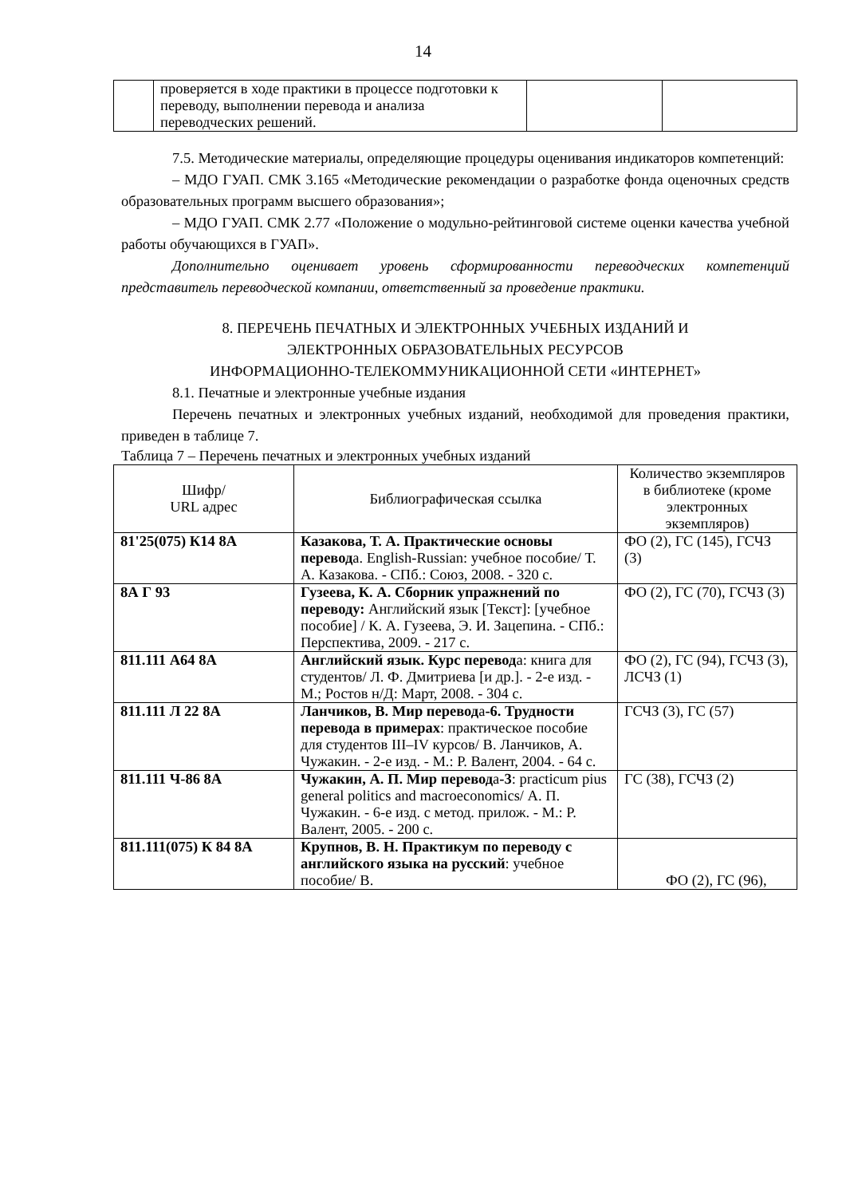14
| | проверяется в ходе практики в процессе подготовки к переводу, выполнении перевода и анализа переводческих решений. | | |
7.5. Методические материалы, определяющие процедуры оценивания индикаторов компетенций:
– МДО ГУАП. СМК 3.165 «Методические рекомендации о разработке фонда оценочных средств образовательных программ высшего образования»;
– МДО ГУАП. СМК 2.77 «Положение о модульно-рейтинговой системе оценки качества учебной работы обучающихся в ГУАП».
Дополнительно оценивает уровень сформированности переводческих компетенций представитель переводческой компании, ответственный за проведение практики.
8. ПЕРЕЧЕНЬ ПЕЧАТНЫХ И ЭЛЕКТРОННЫХ УЧЕБНЫХ ИЗДАНИЙ И
ЭЛЕКТРОННЫХ ОБРАЗОВАТЕЛЬНЫХ РЕСУРСОВ
ИНФОРМАЦИОННО-ТЕЛЕКОММУНИКАЦИОННОЙ СЕТИ «ИНТЕРНЕТ»
8.1. Печатные и электронные учебные издания
Перечень печатных и электронных учебных изданий, необходимой для проведения практики, приведен в таблице 7.
Таблица 7 – Перечень печатных и электронных учебных изданий
| Шифр/ URL адрес | Библиографическая ссылка | Количество экземпляров в библиотеке (кроме электронных экземпляров) |
| --- | --- | --- |
| 81'25(075) К14 8А | Казакова, Т. А. Практические основы перевод а. English-Russian: учебное пособие/ Т. А. Казакова. - СПб.: Союз, 2008. - 320 с. | ФО (2), ГС (145), ГСЧЗ (3) |
| 8А Г 93 | Гузеева, К. А. Сборник упражнений по переводу: Английский язык [Текст]: [учебное пособие] / К. А. Гузеева, Э. И. Зацепина. - СПб.: Перспектива, 2009. - 217 с. | ФО (2), ГС (70), ГСЧЗ (3) |
| 811.111 А64 8А | Английский язык. Курс перевод а: книга для студентов/ Л. Ф. Дмитриева [и др.]. - 2-е изд. - М.; Ростов н/Д: Март, 2008. - 304 с. | ФО (2), ГС (94), ГСЧЗ (3), ЛСЧЗ (1) |
| 811.111 Л 22 8А | Ланчиков, В. Мир перевод а -6. Трудности перевода в примерах : практическое пособие для студентов III–IV курсов/ В. Ланчиков, А. Чужакин. - 2-е изд. - М.: Р. Валент, 2004. - 64 с. | ГСЧЗ (3), ГС (57) |
| 811.111 Ч-86 8А | Чужакин, А. П. Мир перевод а -3 : practicum pius general politics and macroeconomics/ А. П. Чужакин. - 6-е изд. с метод. прилож. - М.: Р. Валент, 2005. - 200 с. | ГС (38), ГСЧЗ (2) |
| 811.111(075) К 84 8А | Крупнов, В. Н. Практикум по переводу с английского языка на русский : учебное пособие/ В. | ФО (2), ГС (96), |